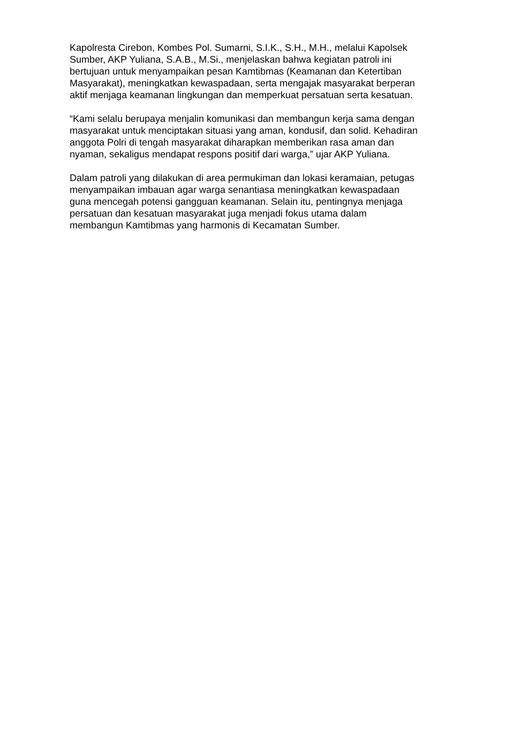Kapolresta Cirebon, Kombes Pol. Sumarni, S.I.K., S.H., M.H., melalui Kapolsek
Sumber, AKP Yuliana, S.A.B., M.Si., menjelaskan bahwa kegiatan patroli ini
bertujuan untuk menyampaikan pesan Kamtibmas (Keamanan dan Ketertiban
Masyarakat), meningkatkan kewaspadaan, serta mengajak masyarakat berperan
aktif menjaga keamanan lingkungan dan memperkuat persatuan serta kesatuan.
“Kami selalu berupaya menjalin komunikasi dan membangun kerja sama dengan
masyarakat untuk menciptakan situasi yang aman, kondusif, dan solid. Kehadiran
anggota Polri di tengah masyarakat diharapkan memberikan rasa aman dan
nyaman, sekaligus mendapat respons positif dari warga,” ujar AKP Yuliana.
Dalam patroli yang dilakukan di area permukiman dan lokasi keramaian, petugas
menyampaikan imbauan agar warga senantiasa meningkatkan kewaspadaan
guna mencegah potensi gangguan keamanan. Selain itu, pentingnya menjaga
persatuan dan kesatuan masyarakat juga menjadi fokus utama dalam
membangun Kamtibmas yang harmonis di Kecamatan Sumber.